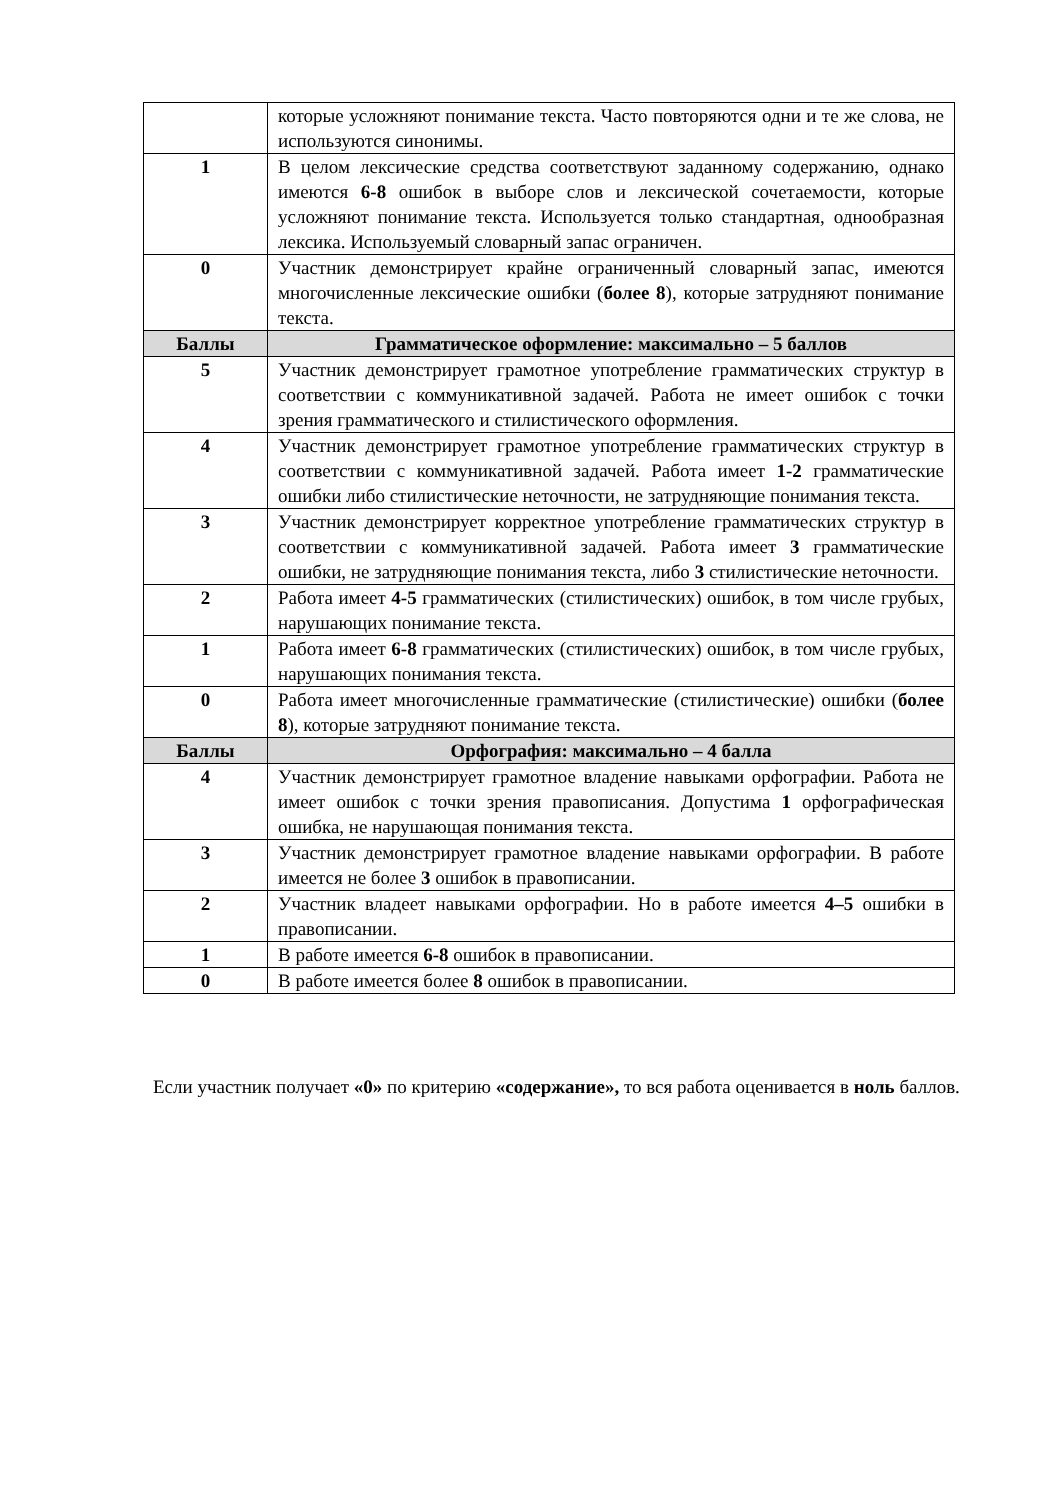| | которые усложняют понимание текста. Часто повторяются одни и те же слова, не используются синонимы. |
| 1 | В целом лексические средства соответствуют заданному содержанию, однако имеются 6-8 ошибок в выборе слов и лексической сочетаемости, которые усложняют понимание текста. Используется только стандартная, однообразная лексика. Используемый словарный запас ограничен. |
| 0 | Участник демонстрирует крайне ограниченный словарный запас, имеются многочисленные лексические ошибки ( более 8 ), которые затрудняют понимание текста. |
| Баллы | Грамматическое оформление: максимально – 5 баллов |
| 5 | Участник демонстрирует грамотное употребление грамматических структур в соответствии с коммуникативной задачей. Работа не имеет ошибок с точки зрения грамматического и стилистического оформления. |
| 4 | Участник демонстрирует грамотное употребление грамматических структур в соответствии с коммуникативной задачей. Работа имеет 1-2 грамматические ошибки либо стилистические неточности, не затрудняющие понимания текста. |
| 3 | Участник демонстрирует корректное употребление грамматических структур в соответствии с коммуникативной задачей. Работа имеет 3 грамматические ошибки, не затрудняющие понимания текста, либо 3 стилистические неточности. |
| 2 | Работа имеет 4-5 грамматических (стилистических) ошибок, в том числе грубых, нарушающих понимание текста. |
| 1 | Работа имеет 6-8 грамматических (стилистических) ошибок, в том числе грубых, нарушающих понимания текста. |
| 0 | Работа имеет многочисленные грамматические (стилистические) ошибки ( более 8 ), которые затрудняют понимание текста. |
| Баллы | Орфография: максимально – 4 балла |
| 4 | Участник демонстрирует грамотное владение навыками орфографии. Работа не имеет ошибок с точки зрения правописания. Допустима 1 орфографическая ошибка, не нарушающая понимания текста. |
| 3 | Участник демонстрирует грамотное владение навыками орфографии. В работе имеется не более 3 ошибок в правописании. |
| 2 | Участник владеет навыками орфографии. Но в работе имеется 4–5 ошибки в правописании. |
| 1 | В работе имеется 6-8 ошибок в правописании. |
| 0 | В работе имеется более 8 ошибок в правописании. |
Если участник получает «0» по критерию «содержание», то вся работа оценивается в ноль баллов.